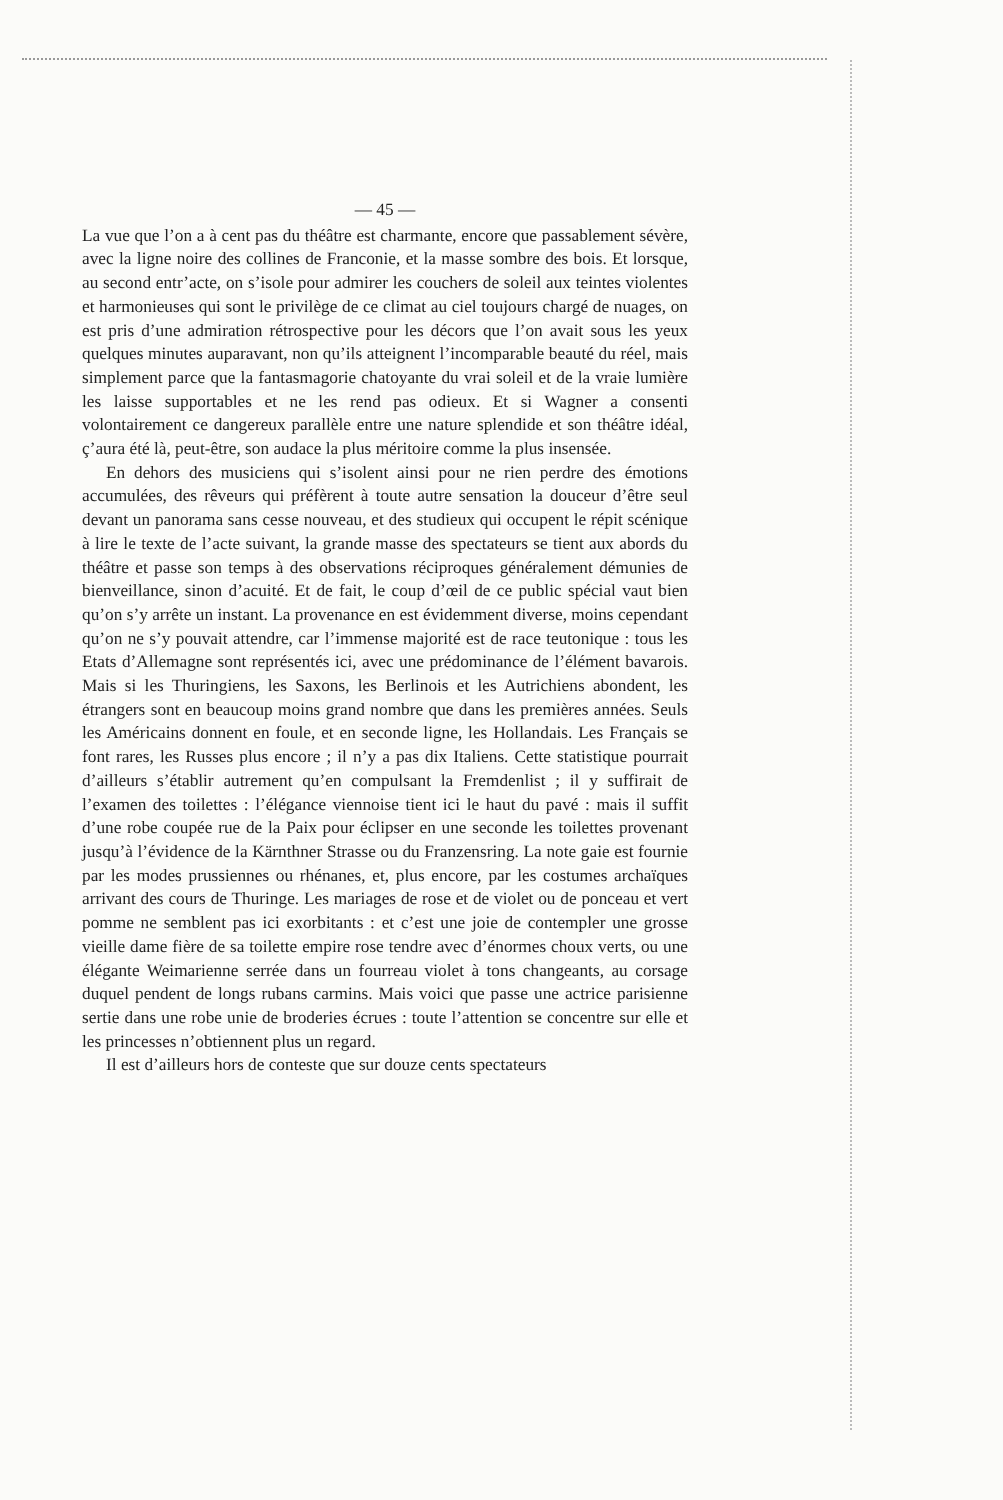— 45 —
La vue que l’on a à cent pas du théâtre est charmante, encore que passablement sévère, avec la ligne noire des collines de Franconie, et la masse sombre des bois. Et lorsque, au second entr’acte, on s’isole pour admirer les couchers de soleil aux teintes violentes et harmonieuses qui sont le privilège de ce climat au ciel toujours chargé de nuages, on est pris d’une admiration rétrospective pour les décors que l’on avait sous les yeux quelques minutes auparavant, non qu’ils atteignent l’incomparable beauté du réel, mais simplement parce que la fantasmagorie chatoyante du vrai soleil et de la vraie lumière les laisse supportables et ne les rend pas odieux. Et si Wagner a consenti volontairement ce dangereux parallèle entre une nature splendide et son théâtre idéal, ç’aura été là, peut-être, son audace la plus méritoire comme la plus insensée.
En dehors des musiciens qui s’isolent ainsi pour ne rien perdre des émotions accumulées, des rêveurs qui préfèrent à toute autre sensation la douceur d’être seul devant un panorama sans cesse nouveau, et des studieux qui occupent le répit scénique à lire le texte de l’acte suivant, la grande masse des spectateurs se tient aux abords du théâtre et passe son temps à des observations réciproques généralement démunies de bienveillance, sinon d’acuité. Et de fait, le coup d’œil de ce public spécial vaut bien qu’on s’y arrête un instant. La provenance en est évidemment diverse, moins cependant qu’on ne s’y pouvait attendre, car l’immense majorité est de race teutonique : tous les Etats d’Allemagne sont représentés ici, avec une prédominance de l’élément bavarois. Mais si les Thuringiens, les Saxons, les Berlinois et les Autrichiens abondent, les étrangers sont en beaucoup moins grand nombre que dans les premières années. Seuls les Américains donnent en foule, et en seconde ligne, les Hollandais. Les Français se font rares, les Russes plus encore ; il n’y a pas dix Italiens. Cette statistique pourrait d’ailleurs s’établir autrement qu’en compulsant la Fremdenlist ; il y suffirait de l’examen des toilettes : l’élégance viennoise tient ici le haut du pavé : mais il suffit d’une robe coupée rue de la Paix pour éclipser en une seconde les toilettes provenant jusqu’à l’évidence de la Kärnthner Strasse ou du Franzensring. La note gaie est fournie par les modes prussiennes ou rhénanes, et, plus encore, par les costumes archaïques arrivant des cours de Thuringe. Les mariages de rose et de violet ou de ponceau et vert pomme ne semblent pas ici exorbitants : et c’est une joie de contempler une grosse vieille dame fière de sa toilette empire rose tendre avec d’énormes choux verts, ou une élégante Weimarienne serrée dans un fourreau violet à tons changeants, au corsage duquel pendent de longs rubans carmins. Mais voici que passe une actrice parisienne sertie dans une robe unie de broderies écrues : toute l’attention se concentre sur elle et les princesses n’obtiennent plus un regard.
Il est d’ailleurs hors de conteste que sur douze cents spectateurs